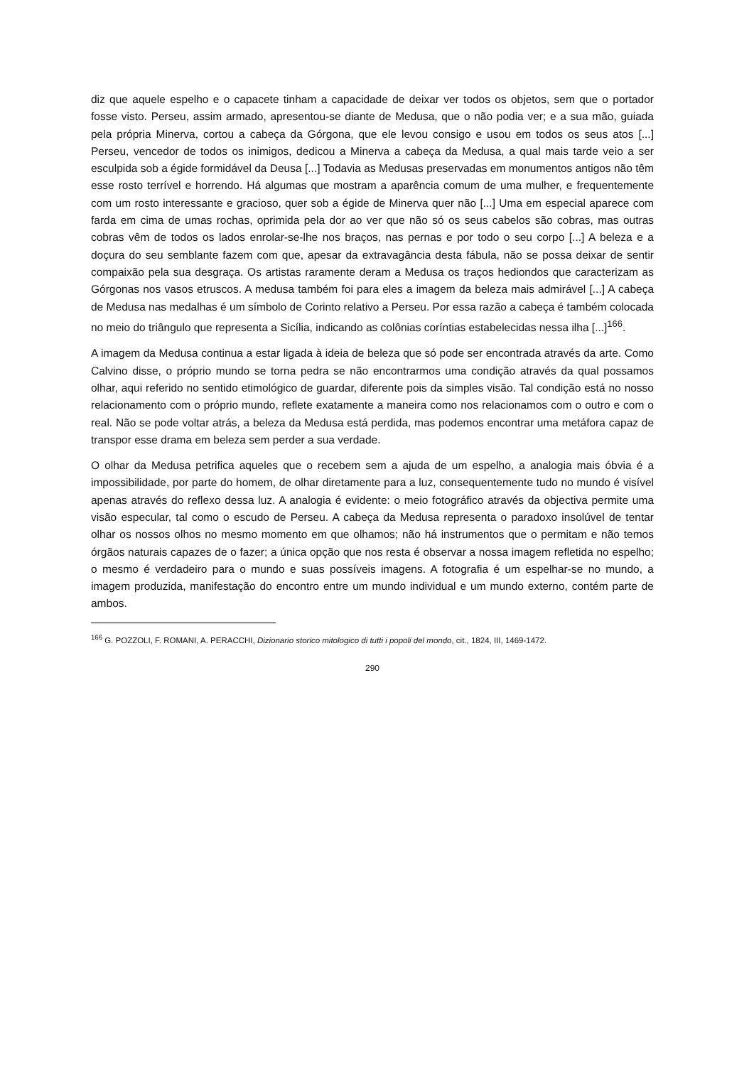diz que aquele espelho e o capacete tinham a capacidade de deixar ver todos os objetos, sem que o portador fosse visto. Perseu, assim armado, apresentou-se diante de Medusa, que o não podia ver; e a sua mão, guiada pela própria Minerva, cortou a cabeça da Górgona, que ele levou consigo e usou em todos os seus atos [...] Perseu, vencedor de todos os inimigos, dedicou a Minerva a cabeça da Medusa, a qual mais tarde veio a ser esculpida sob a égide formidável da Deusa [...] Todavia as Medusas preservadas em monumentos antigos não têm esse rosto terrível e horrendo. Há algumas que mostram a aparência comum de uma mulher, e frequentemente com um rosto interessante e gracioso, quer sob a égide de Minerva quer não [...] Uma em especial aparece com farda em cima de umas rochas, oprimida pela dor ao ver que não só os seus cabelos são cobras, mas outras cobras vêm de todos os lados enrolar-se-lhe nos braços, nas pernas e por todo o seu corpo [...] A beleza e a doçura do seu semblante fazem com que, apesar da extravagância desta fábula, não se possa deixar de sentir compaixão pela sua desgraça. Os artistas raramente deram a Medusa os traços hediondos que caracterizam as Górgonas nos vasos etruscos. A medusa também foi para eles a imagem da beleza mais admirável [...] A cabeça de Medusa nas medalhas é um símbolo de Corinto relativo a Perseu. Por essa razão a cabeça é também colocada no meio do triângulo que representa a Sicília, indicando as colônias coríntias estabelecidas nessa ilha [...]<sup>166</sup>.
A imagem da Medusa continua a estar ligada à ideia de beleza que só pode ser encontrada através da arte. Como Calvino disse, o próprio mundo se torna pedra se não encontrarmos uma condição através da qual possamos olhar, aqui referido no sentido etimológico de guardar, diferente pois da simples visão. Tal condição está no nosso relacionamento com o próprio mundo, reflete exatamente a maneira como nos relacionamos com o outro e com o real. Não se pode voltar atrás, a beleza da Medusa está perdida, mas podemos encontrar uma metáfora capaz de transpor esse drama em beleza sem perder a sua verdade.
O olhar da Medusa petrifica aqueles que o recebem sem a ajuda de um espelho, a analogia mais óbvia é a impossibilidade, por parte do homem, de olhar diretamente para a luz, consequentemente tudo no mundo é visível apenas através do reflexo dessa luz. A analogia é evidente: o meio fotográfico através da objectiva permite uma visão especular, tal como o escudo de Perseu. A cabeça da Medusa representa o paradoxo insolúvel de tentar olhar os nossos olhos no mesmo momento em que olhamos; não há instrumentos que o permitam e não temos órgãos naturais capazes de o fazer; a única opção que nos resta é observar a nossa imagem refletida no espelho; o mesmo é verdadeiro para o mundo e suas possíveis imagens. A fotografia é um espelhar-se no mundo, a imagem produzida, manifestação do encontro entre um mundo individual e um mundo externo, contém parte de ambos.
<sup>166</sup> G. POZZOLI, F. ROMANI, A. PERACCHI, Dizionario storico mitologico di tutti i popoli del mondo, cit., 1824, III, 1469-1472.
290